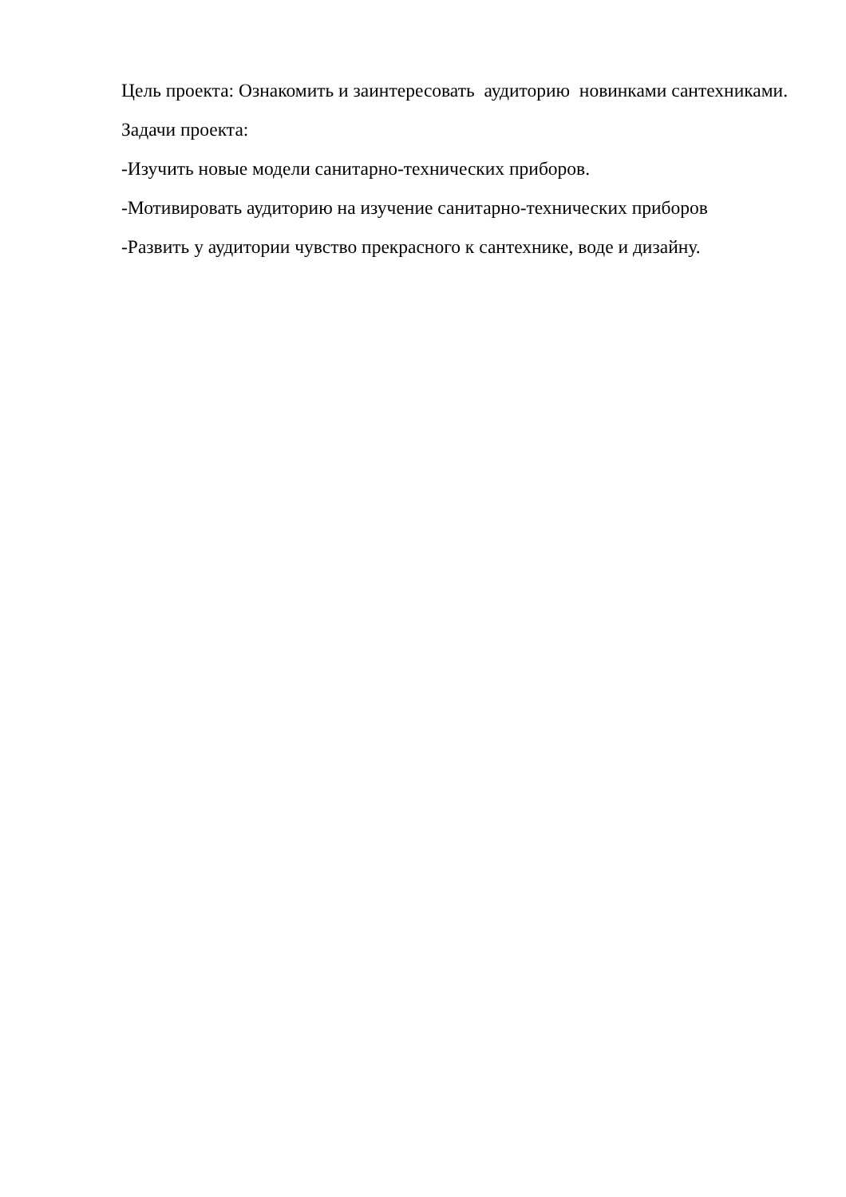Цель проекта: Ознакомить и заинтересовать аудиторию новинками сантехниками.
Задачи проекта:
-Изучить новые модели санитарно-технических приборов.
-Мотивировать аудиторию на изучение санитарно-технических приборов
-Развить у аудитории чувство прекрасного к сантехнике, воде и дизайну.